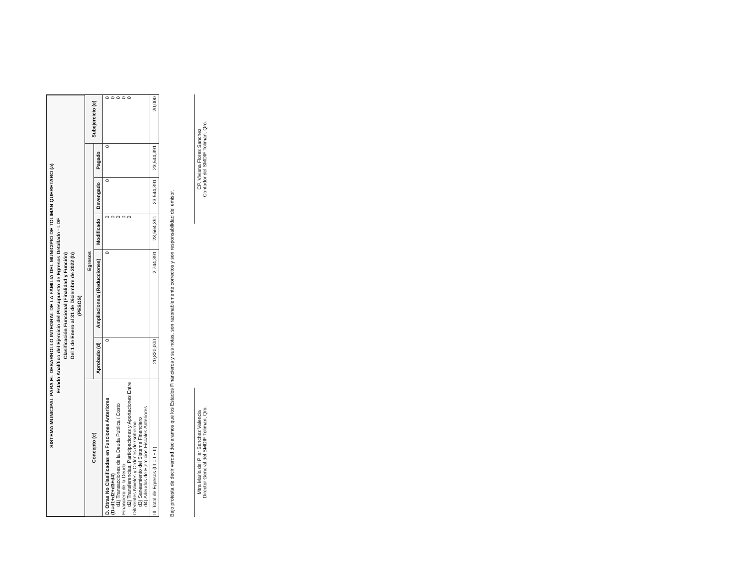SISTEMA MUNICIPAL PARA EL DESARROLLO INTEGRAL DE LA FAMILIA DEL MUNICIPIO DE TOLIMAN QUERETARO (a)
Estado Analítico del Ejercicio del Presupuesto de Egresos Detallado - LDF
Clasificación Funcional (Finalidad y Función)
Del 1 de Enero al 31 de Diciembre de 2022 (b)
(PESOS)
| Concepto (c) | Egresos | | | | | Subejercicio (e) |
| --- | --- | --- | --- | --- | --- | --- |
| | Aprobado (d) | Ampliaciones/ (Reducciones) | Modificado | Devengado | Pagado | |
| D. Otras No Clasificadas en Funciones Anteriores (D=d1+d2+d3+d4) d1) Transacciones de la Deuda Publica / Costo Financiero de la Deuda d2) Transferencias, Participaciones y Aportaciones Entre Diferentes Niveles y Ordenes de Gobierno d3) Saneamiento del Sistema Financiero d4) Adeudos de Ejercicios Fiscales Anteriores | 0 | 0 | 0 0 0 0 0 | 0 | 0 | 0 0 0 0 0 |
| III. Total de Egresos (III = I + II) | 20,820,000 | 2,744,391 | 23,564,391 | 23,544,391 | 23,544,391 | 20,000 |
Bajo protesta de decir verdad declaramos que los Estados Financieros y sus notas, son razonablemente correctos y son responsabilidad del emisor.
Mtra María del Pilar Sanchez Valencia
Director General del SMDIF Toliman, Qro.
CP. Viviana Flores Sanchez
Contador del SMDIF Toliman, Qro.